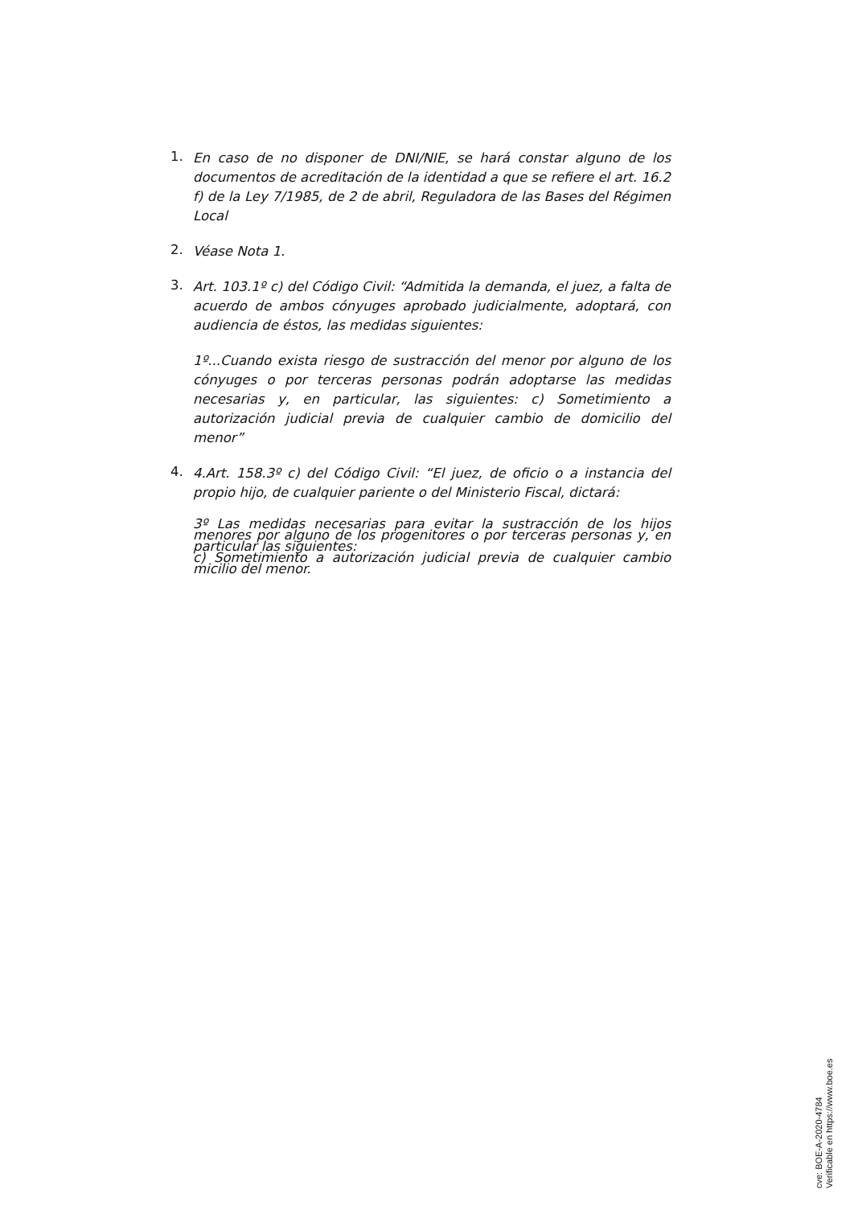1.
En caso de no disponer de DNI/NIE, se hará constar alguno de los documentos de acreditación de la identidad a que se refiere el art. 16.2 f) de la Ley 7/1985, de 2 de abril, Reguladora de las Bases del Régimen Local
2.
Véase Nota 1.
3.
Art. 103.1º c) del Código Civil: “Admitida la demanda, el juez, a falta de acuerdo de ambos cónyuges aprobado judicialmente, adoptará, con audiencia de éstos, las medidas siguientes:
1º...Cuando exista riesgo de sustracción del menor por alguno de los cónyuges o por terceras personas podrán adoptarse las medidas necesarias y, en particular, las siguientes: c) Sometimiento a autorización judicial previa de cualquier cambio de domicilio del menor”
4.
4.Art. 158.3º c) del Código Civil: “El juez, de oficio o a instancia del propio hijo, de cualquier pariente o del Ministerio Fiscal, dictará:
3º Las medidas necesarias para evitar la sustracción de los hijos menores por alguno de los progenitores o por terceras personas y, en particular las siguientes:
c) Sometimiento a autorización judicial previa de cualquier cambio micilio del menor.
cve: BOE-A-2020-4784
Verificable en https://www.boe.es